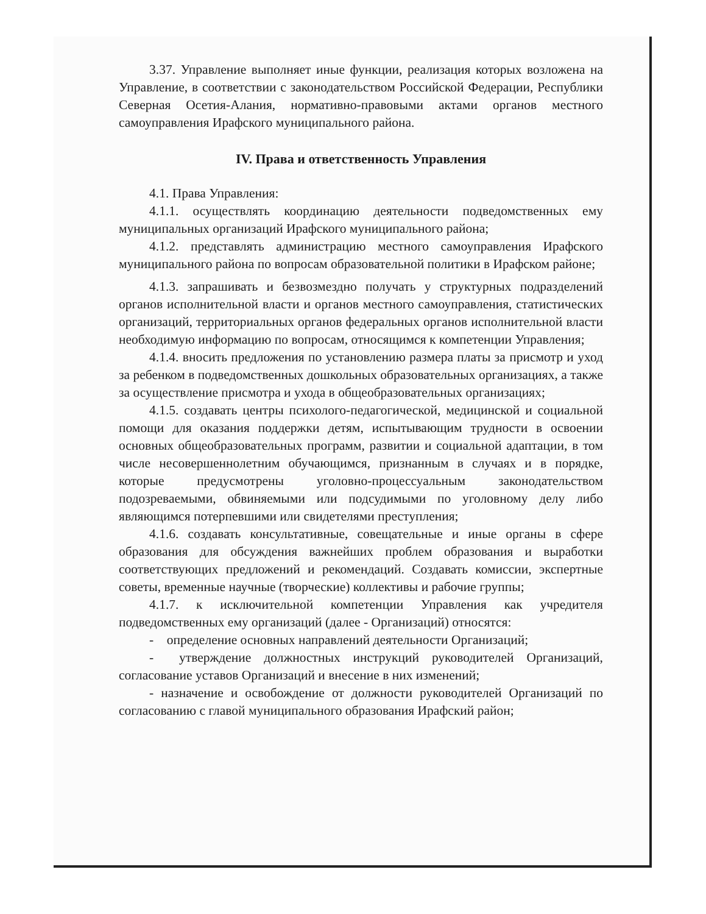3.37. Управление выполняет иные функции, реализация которых возложена на Управление, в соответствии с законодательством Российской Федерации, Республики Северная Осетия-Алания, нормативно-правовыми актами органов местного самоуправления Ирафского муниципального района.
IV. Права и ответственность Управления
4.1. Права Управления:
4.1.1. осуществлять координацию деятельности подведомственных ему муниципальных организаций Ирафского муниципального района;
4.1.2. представлять администрацию местного самоуправления Ирафского муниципального района по вопросам образовательной политики в Ирафском районе;
4.1.3. запрашивать и безвозмездно получать у структурных подразделений органов исполнительной власти и органов местного самоуправления, статистических организаций, территориальных органов федеральных органов исполнительной власти необходимую информацию по вопросам, относящимся к компетенции Управления;
4.1.4. вносить предложения по установлению размера платы за присмотр и уход за ребенком в подведомственных дошкольных образовательных организациях, а также за осуществление присмотра и ухода в общеобразовательных организациях;
4.1.5. создавать центры психолого-педагогической, медицинской и социальной помощи для оказания поддержки детям, испытывающим трудности в освоении основных общеобразовательных программ, развитии и социальной адаптации, в том числе несовершеннолетним обучающимся, признанным в случаях и в порядке, которые предусмотрены уголовно-процессуальным законодательством подозреваемыми, обвиняемыми или подсудимыми по уголовному делу либо являющимся потерпевшими или свидетелями преступления;
4.1.6. создавать консультативные, совещательные и иные органы в сфере образования для обсуждения важнейших проблем образования и выработки соответствующих предложений и рекомендаций. Создавать комиссии, экспертные советы, временные научные (творческие) коллективы и рабочие группы;
4.1.7. к исключительной компетенции Управления как учредителя подведомственных ему организаций (далее - Организаций) относятся:
- определение основных направлений деятельности Организаций;
- утверждение должностных инструкций руководителей Организаций, согласование уставов Организаций и внесение в них изменений;
- назначение и освобождение от должности руководителей Организаций по согласованию с главой муниципального образования Ирафский район;